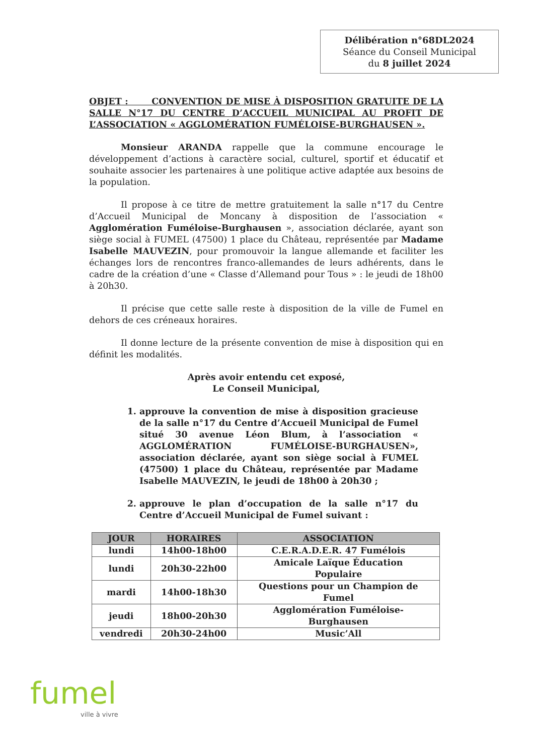Délibération n°68DL2024
Séance du Conseil Municipal
du 8 juillet 2024
OBJET : CONVENTION DE MISE À DISPOSITION GRATUITE DE LA SALLE N°17 DU CENTRE D’ACCUEIL MUNICIPAL AU PROFIT DE L’ASSOCIATION « AGGLOMÉRATION FUMÉLOISE-BURGHAUSEN ».
Monsieur ARANDA rappelle que la commune encourage le développement d’actions à caractère social, culturel, sportif et éducatif et souhaite associer les partenaires à une politique active adaptée aux besoins de la population.
Il propose à ce titre de mettre gratuitement la salle n°17 du Centre d’Accueil Municipal de Moncany à disposition de l’association « Agglomération Fuméloise-Burghausen », association déclarée, ayant son siège social à FUMEL (47500) 1 place du Château, représentée par Madame Isabelle MAUVEZIN, pour promouvoir la langue allemande et faciliter les échanges lors de rencontres franco-allemandes de leurs adhérents, dans le cadre de la création d’une « Classe d’Allemand pour Tous » : le jeudi de 18h00 à 20h30.
Il précise que cette salle reste à disposition de la ville de Fumel en dehors de ces créneaux horaires.
Il donne lecture de la présente convention de mise à disposition qui en définit les modalités.
Après avoir entendu cet exposé,
Le Conseil Municipal,
1. approuve la convention de mise à disposition gracieuse de la salle n°17 du Centre d’Accueil Municipal de Fumel situé 30 avenue Léon Blum, à l’association « AGGLOMÉRATION FUMÉLOISE-BURGHAUSEN», association déclarée, ayant son siège social à FUMEL (47500) 1 place du Château, représentée par Madame Isabelle MAUVEZIN, le jeudi de 18h00 à 20h30 ;
2. approuve le plan d’occupation de la salle n°17 du Centre d’Accueil Municipal de Fumel suivant :
| JOUR | HORAIRES | ASSOCIATION |
| --- | --- | --- |
| lundi | 14h00-18h00 | C.E.R.A.D.E.R. 47 Fumélois |
| lundi | 20h30-22h00 | Amicale Laïque Éducation Populaire |
| mardi | 14h00-18h30 | Questions pour un Champion de Fumel |
| jeudi | 18h00-20h30 | Agglomération Fuméloise- Burghausen |
| vendredi | 20h30-24h00 | Music’All |
fumel
ville à vivre